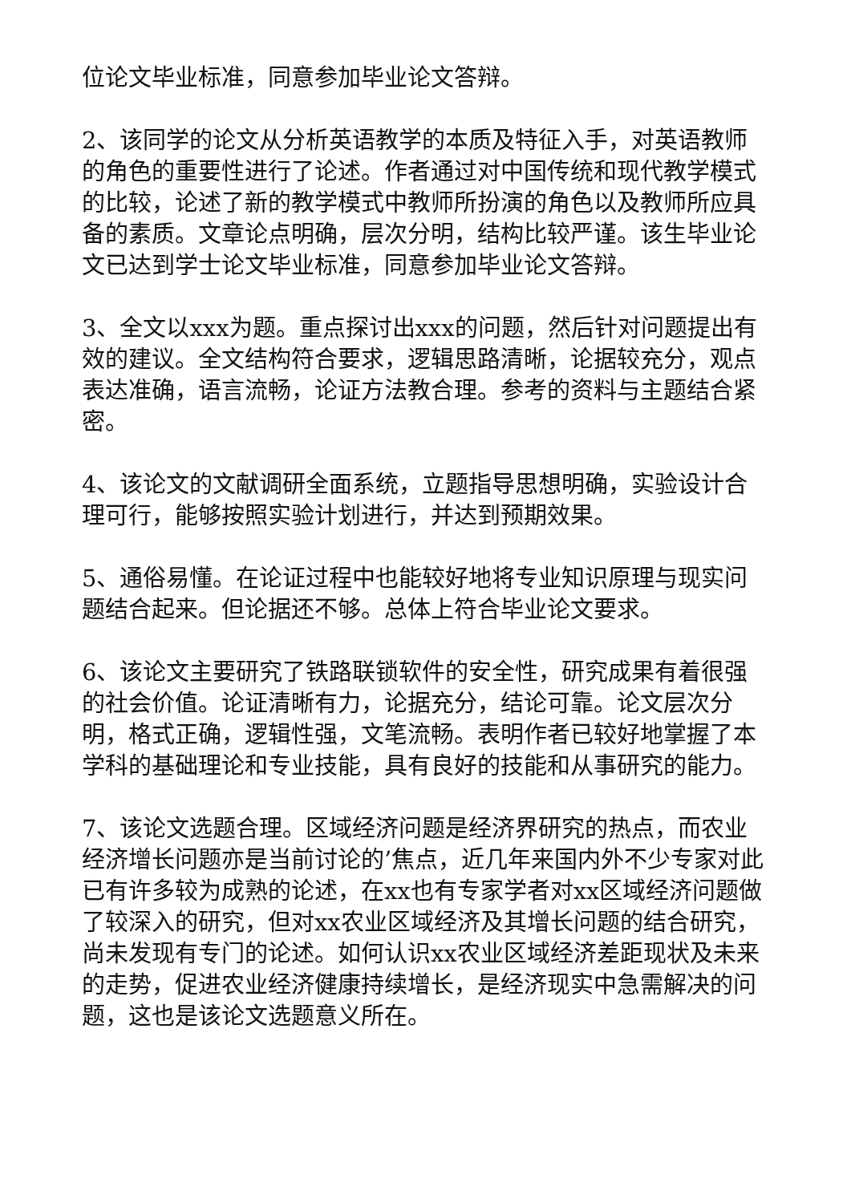位论文毕业标准，同意参加毕业论文答辩。
2、该同学的论文从分析英语教学的本质及特征入手，对英语教师的角色的重要性进行了论述。作者通过对中国传统和现代教学模式的比较，论述了新的教学模式中教师所扮演的角色以及教师所应具备的素质。文章论点明确，层次分明，结构比较严谨。该生毕业论文已达到学士论文毕业标准，同意参加毕业论文答辩。
3、全文以xxx为题。重点探讨出xxx的问题，然后针对问题提出有效的建议。全文结构符合要求，逻辑思路清晰，论据较充分，观点表达准确，语言流畅，论证方法教合理。参考的资料与主题结合紧密。
4、该论文的文献调研全面系统，立题指导思想明确，实验设计合理可行，能够按照实验计划进行，并达到预期效果。
5、通俗易懂。在论证过程中也能较好地将专业知识原理与现实问题结合起来。但论据还不够。总体上符合毕业论文要求。
6、该论文主要研究了铁路联锁软件的安全性，研究成果有着很强的社会价值。论证清晰有力，论据充分，结论可靠。论文层次分明，格式正确，逻辑性强，文笔流畅。表明作者已较好地掌握了本学科的基础理论和专业技能，具有良好的技能和从事研究的能力。
7、该论文选题合理。区域经济问题是经济界研究的热点，而农业经济增长问题亦是当前讨论的’焦点，近几年来国内外不少专家对此已有许多较为成熟的论述，在xx也有专家学者对xx区域经济问题做了较深入的研究，但对xx农业区域经济及其增长问题的结合研究，尚未发现有专门的论述。如何认识xx农业区域经济差距现状及未来的走势，促进农业经济健康持续增长，是经济现实中急需解决的问题，这也是该论文选题意义所在。